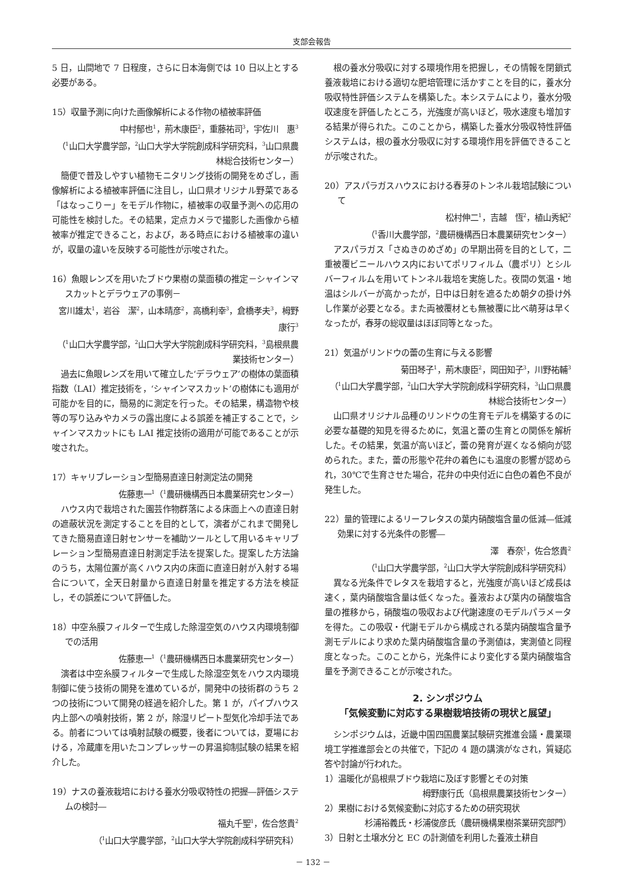支部会報告
5 日，山間地で 7 日程度，さらに日本海側では 10 日以上とする必要がある。
15）収量予測に向けた画像解析による作物の植被率評価
中村郁也<sup>1</sup>，荊木康臣<sup>2</sup>，重藤祐司<sup>3</sup>，宇佐川　惠<sup>3</sup>
（<sup>1</sup>山口大学農学部，<sup>2</sup>山口大学大学院創成科学研究科，<sup>3</sup>山口県農林総合技術センター）
簡便で普及しやすい植物モニタリング技術の開発をめざし，画像解析による植被率評価に注目し，山口県オリジナル野菜である「はなっこりー」をモデル作物に，植被率の収量予測への応用の可能性を検討した。その結果，定点カメラで撮影した画像から植被率が推定できること，および，ある時点における植被率の違いが，収量の違いを反映する可能性が示唆された。
16）魚眼レンズを用いたブドウ果樹の葉面積の推定－シャインマスカットとデラウェアの事例－
宮川雄太<sup>1</sup>，岩谷　潔<sup>2</sup>，山本晴彦<sup>2</sup>，高橋利幸<sup>3</sup>，倉橋孝夫<sup>3</sup>，栂野康行<sup>3</sup>
（<sup>1</sup>山口大学農学部，<sup>2</sup>山口大学大学院創成科学研究科，<sup>3</sup>島根県農業技術センター）
過去に魚眼レンズを用いて確立した‘デラウェア’の樹体の葉面積指数（LAI）推定技術を，‘シャインマスカット’の樹体にも適用が可能かを目的に，簡易的に測定を行った。その結果，構造物や枝等の写り込みやカメラの露出度による誤差を補正することで，シャインマスカットにも LAI 推定技術の適用が可能であることが示唆された。
17）キャリブレーション型簡易直達日射測定法の開発
佐藤恵一<sup>1</sup>（<sup>1</sup>農研機構西日本農業研究センター）
ハウス内で栽培された園芸作物群落による床面上への直達日射の遮蔽状況を測定することを目的として，演者がこれまで開発してきた簡易直達日射センサーを補助ツールとして用いるキャリブレーション型簡易直達日射測定手法を提案した。提案した方法論のうち，太陽位置が高くハウス内の床面に直達日射が入射する場合について，全天日射量から直達日射量を推定する方法を検証し，その誤差について評価した。
18）中空糸膜フィルターで生成した除湿空気のハウス内環境制御での活用
佐藤恵一<sup>1</sup>（<sup>1</sup>農研機構西日本農業研究センター）
演者は中空糸膜フィルターで生成した除湿空気をハウス内環境制御に使う技術の開発を進めているが，開発中の技術群のうち 2 つの技術について開発の経過を紹介した。第 1 が，パイプハウス内上部への噴射技術，第 2 が，除湿リピート型気化冷却手法である。前者については噴射試験の概要，後者については，夏場における，冷蔵庫を用いたコンプレッサーの昇温抑制試験の結果を紹介した。
19）ナスの養液栽培における養水分吸収特性の把握―評価システムの検討―
福丸千聖<sup>1</sup>，佐合悠貴<sup>2</sup>
（<sup>1</sup>山口大学農学部，<sup>2</sup>山口大学大学院創成科学研究科）
根の養水分吸収に対する環境作用を把握し，その情報を閉鎖式養液栽培における適切な肥培管理に活かすことを目的に，養水分吸収特性評価システムを構築した。本システムにより，養水分吸収速度を評価したところ，光強度が高いほど，吸水速度も増加する結果が得られた。このことから，構築した養水分吸収特性評価システムは，根の養水分吸収に対する環境作用を評価できることが示唆された。
20）アスパラガスハウスにおける春芽のトンネル栽培試験について
松村伸二<sup>1</sup>，吉越　恆<sup>2</sup>，植山秀紀<sup>2</sup>
（<sup>1</sup>香川大農学部，<sup>2</sup>農研機構西日本農業研究センター）
アスパラガス「さぬきのめざめ」の早期出荷を目的として，二重被覆ビニールハウス内においてポリフィルム（農ポリ）とシルバーフィルムを用いてトンネル栽培を実施した。夜間の気温・地温はシルバーが高かったが，日中は日射を遮るため朝夕の掛け外し作業が必要となる。また両被覆材とも無被覆に比べ萌芽は早くなったが，春芽の総収量はほぼ同等となった。
21）気温がリンドウの蕾の生育に与える影響
菊田琴子<sup>1</sup>，荊木康臣<sup>2</sup>，岡田知子<sup>3</sup>，川野祐輔<sup>3</sup>
（<sup>1</sup>山口大学農学部，<sup>2</sup>山口大学大学院創成科学研究科，<sup>3</sup>山口県農林総合技術センター）
山口県オリジナル品種のリンドウの生育モデルを構築するのに必要な基礎的知見を得るために，気温と蕾の生育との関係を解析した。その結果，気温が高いほど，蕾の発育が遅くなる傾向が認められた。また，蕾の形態や花弁の着色にも温度の影響が認められ，30℃で生育させた場合，花弁の中央付近に白色の着色不良が発生した。
22）量的管理によるリーフレタスの葉内硝酸塩含量の低減―低減効果に対する光条件の影響―
澤　春奈<sup>1</sup>，佐合悠貴<sup>2</sup>
（<sup>1</sup>山口大学農学部，<sup>2</sup>山口大学大学院創成科学研究科）
異なる光条件でレタスを栽培すると，光強度が高いほど成長は速く，葉内硝酸塩含量は低くなった。養液および葉内の硝酸塩含量の推移から，硝酸塩の吸収および代謝速度のモデルパラメータを得た。この吸収・代謝モデルから構成される葉内硝酸塩含量予測モデルにより求めた葉内硝酸塩含量の予測値は，実測値と同程度となった。このことから，光条件により変化する葉内硝酸塩含量を予測できることが示唆された。
2. シンポジウム
「気候変動に対応する果樹栽培技術の現状と展望」
シンポジウムは，近畿中国四国農業試験研究推進会議・農業環境工学推進部会との共催で，下記の 4 題の講演がなされ，質疑応答や討論が行われた。
1）温暖化が島根県ブドウ栽培に及ぼす影響とその対策
栂野康行氏（島根県農業技術センター）
2）果樹における気候変動に対応するための研究現状
杉浦裕義氏・杉浦俊彦氏（農研機構果樹茶業研究部門）
3）日射と土壌水分と EC の計測値を利用した養液土耕自
－ 132 －